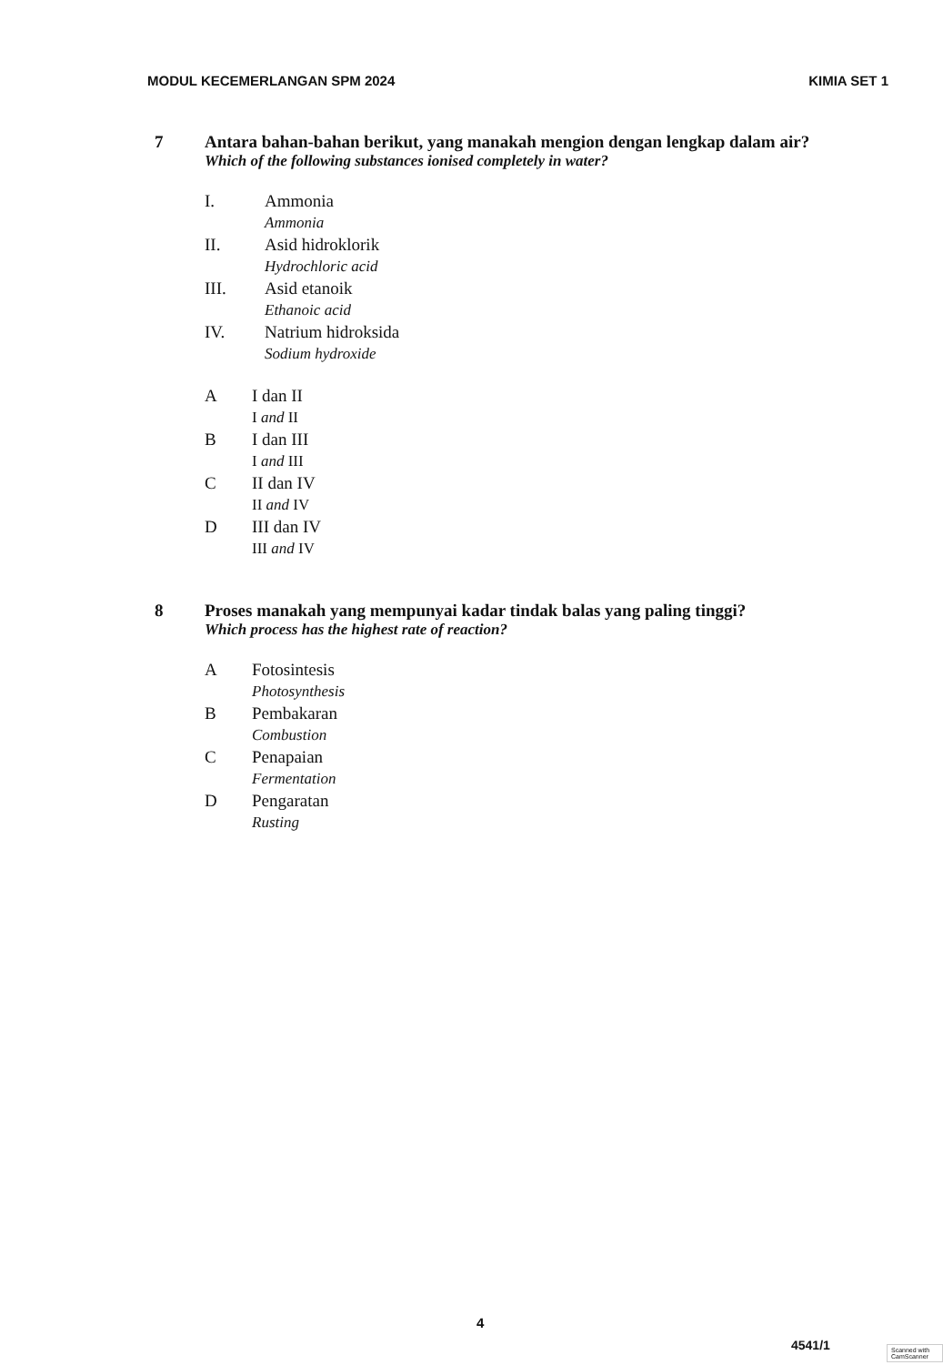MODUL KECEMERLANGAN SPM 2024 KIMIA SET 1
7 Antara bahan-bahan berikut, yang manakah mengion dengan lengkap dalam air?
Which of the following substances ionised completely in water?
I. Ammonia
Ammonia
II. Asid hidroklorik
Hydrochloric acid
III. Asid etanoik
Ethanoic acid
IV. Natrium hidroksida
Sodium hydroxide
A I dan II
I and II
B I dan III
I and III
C II dan IV
II and IV
D III dan IV
III and IV
8 Proses manakah yang mempunyai kadar tindak balas yang paling tinggi?
Which process has the highest rate of reaction?
A Fotosintesis
Photosynthesis
B Pembakaran
Combustion
C Penapaian
Fermentation
D Pengaratan
Rusting
4
4541/1 Scanned with CamScanner